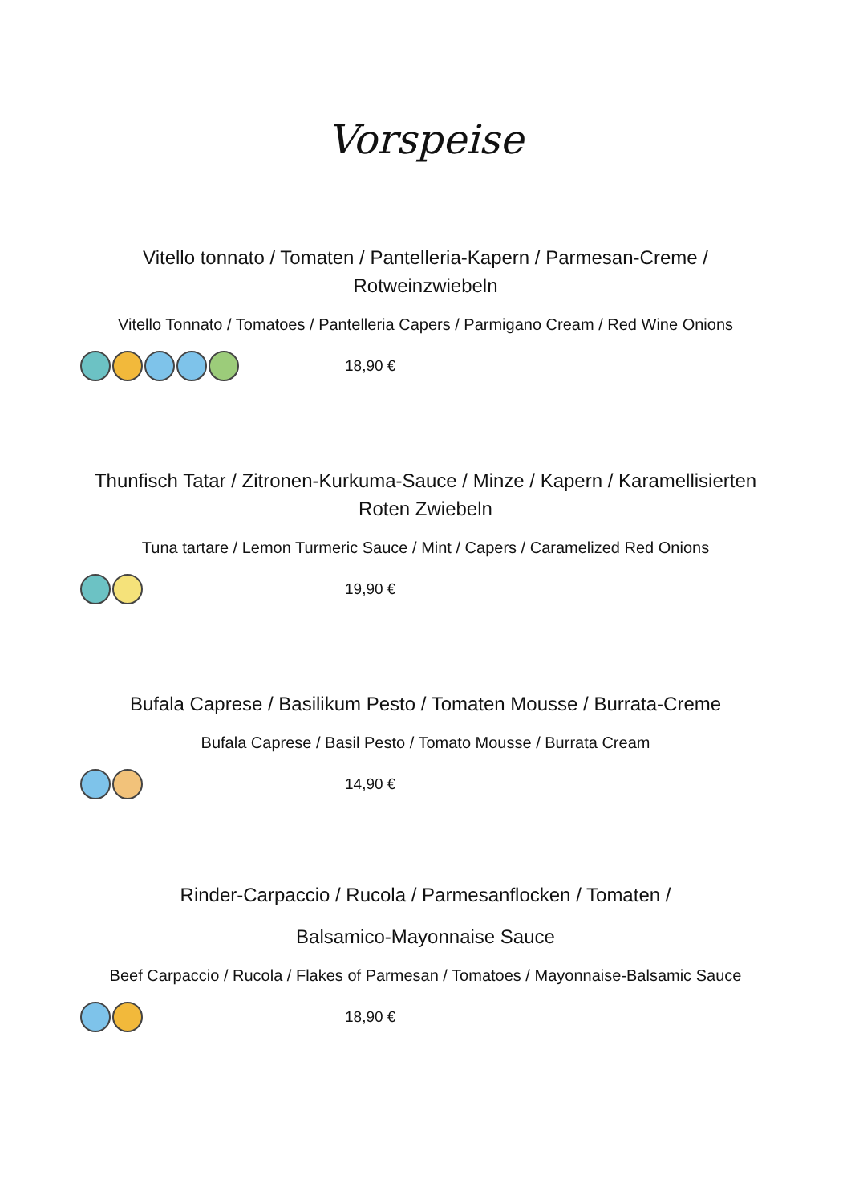Vorspeise
Vitello tonnato / Tomaten / Pantelleria-Kapern / Parmesan-Creme / Rotweinzwiebeln
Vitello Tonnato / Tomatoes / Pantelleria Capers / Parmigano Cream / Red Wine Onions
18,90 €
Thunfisch Tatar / Zitronen-Kurkuma-Sauce / Minze / Kapern / Karamellisierten Roten Zwiebeln
Tuna tartare / Lemon Turmeric Sauce / Mint / Capers / Caramelized Red Onions
19,90 €
Bufala Caprese / Basilikum Pesto / Tomaten Mousse / Burrata-Creme
Bufala Caprese / Basil Pesto / Tomato Mousse / Burrata Cream
14,90 €
Rinder-Carpaccio / Rucola / Parmesanflocken / Tomaten /
Balsamico-Mayonnaise Sauce
Beef Carpaccio / Rucola / Flakes of Parmesan / Tomatoes / Mayonnaise-Balsamic Sauce
18,90 €